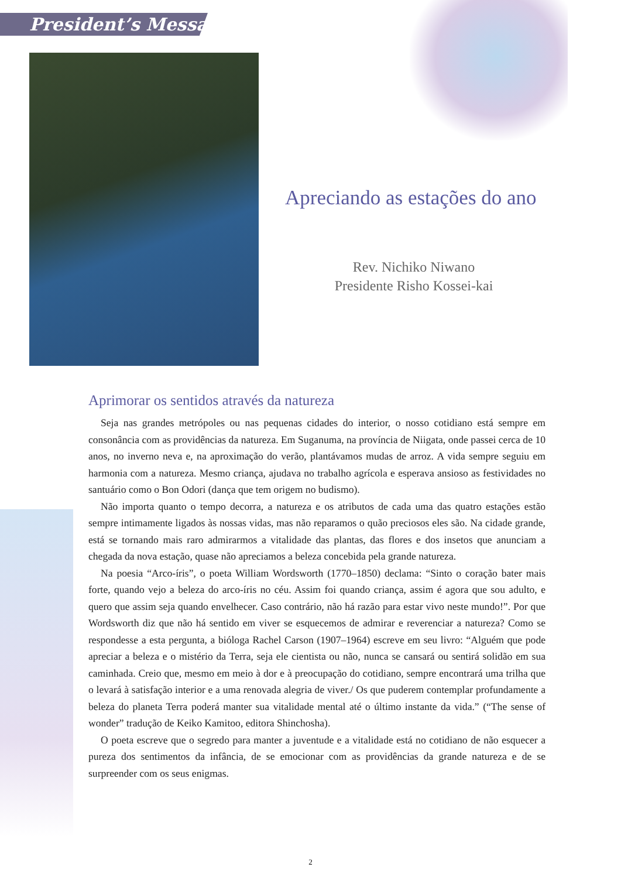President’s Message
Apreciando as estações do ano
Rev. Nichiko Niwano
Presidente Risho Kossei-kai
Aprimorar os sentidos através da natureza
Seja nas grandes metrópoles ou nas pequenas cidades do interior, o nosso cotidiano está sempre em consonância com as providências da natureza. Em Suganuma, na província de Niigata, onde passei cerca de 10 anos, no inverno neva e, na aproximação do verão, plantávamos mudas de arroz. A vida sempre seguiu em harmonia com a natureza. Mesmo criança, ajudava no trabalho agrícola e esperava ansioso as festividades no santuário como o Bon Odori (dança que tem origem no budismo).
Não importa quanto o tempo decorra, a natureza e os atributos de cada uma das quatro estações estão sempre intimamente ligados às nossas vidas, mas não reparamos o quão preciosos eles são. Na cidade grande, está se tornando mais raro admirarmos a vitalidade das plantas, das flores e dos insetos que anunciam a chegada da nova estação, quase não apreciamos a beleza concebida pela grande natureza.
Na poesia “Arco-íris”, o poeta William Wordsworth (1770–1850) declama: “Sinto o coração bater mais forte, quando vejo a beleza do arco-íris no céu. Assim foi quando criança, assim é agora que sou adulto, e quero que assim seja quando envelhecer. Caso contrário, não há razão para estar vivo neste mundo!”. Por que Wordsworth diz que não há sentido em viver se esquecemos de admirar e reverenciar a natureza? Como se respondesse a esta pergunta, a bióloga Rachel Carson (1907–1964) escreve em seu livro: “Alguém que pode apreciar a beleza e o mistério da Terra, seja ele cientista ou não, nunca se cansará ou sentirá solidão em sua caminhada. Creio que, mesmo em meio à dor e à preocupação do cotidiano, sempre encontrará uma trilha que o levará à satisfação interior e a uma renovada alegria de viver./ Os que puderem contemplar profundamente a beleza do planeta Terra poderá manter sua vitalidade mental até o último instante da vida.” (“The sense of wonder” tradução de Keiko Kamitoo, editora Shinchosha).
O poeta escreve que o segredo para manter a juventude e a vitalidade está no cotidiano de não esquecer a pureza dos sentimentos da infância, de se emocionar com as providências da grande natureza e de se surpreender com os seus enigmas.
2